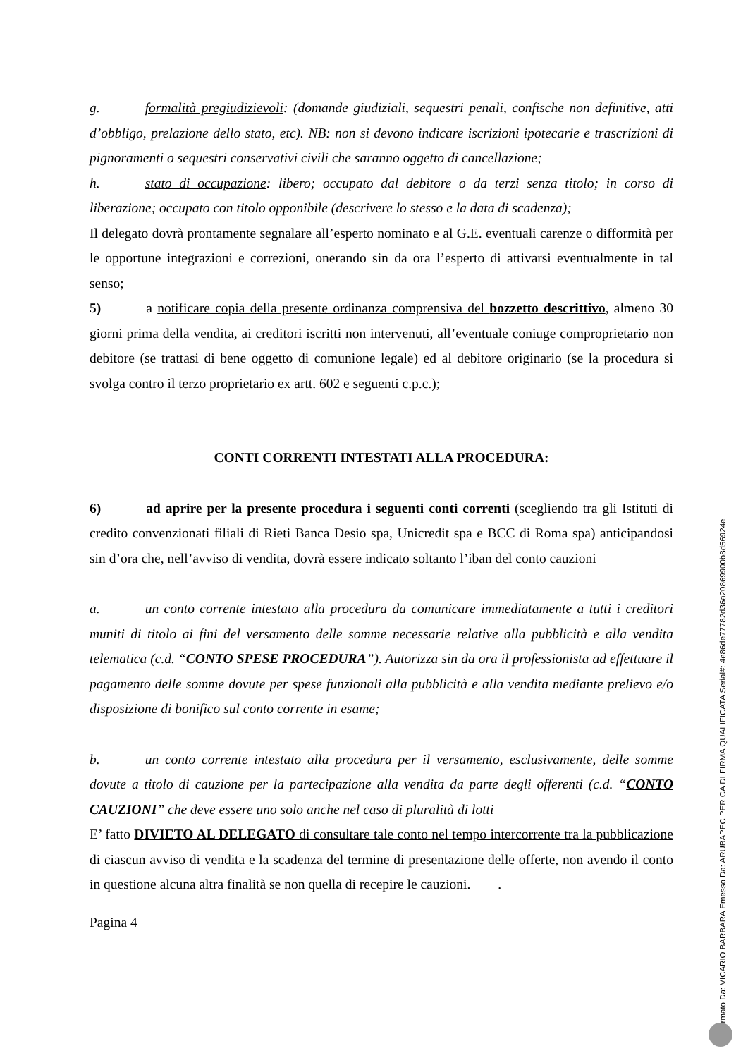g. formalità pregiudizievoli: (domande giudiziali, sequestri penali, confische non definitive, atti d’obbligo, prelazione dello stato, etc). NB: non si devono indicare iscrizioni ipotecarie e trascrizioni di pignoramenti o sequestri conservativi civili che saranno oggetto di cancellazione;
h. stato di occupazione: libero; occupato dal debitore o da terzi senza titolo; in corso di liberazione; occupato con titolo opponibile (descrivere lo stesso e la data di scadenza);
Il delegato dovrà prontamente segnalare all’esperto nominato e al G.E. eventuali carenze o difformità per le opportune integrazioni e correzioni, onerando sin da ora l’esperto di attivarsi eventualmente in tal senso;
5) a notificare copia della presente ordinanza comprensiva del bozzetto descrittivo, almeno 30 giorni prima della vendita, ai creditori iscritti non intervenuti, all’eventuale coniuge comproprietario non debitore (se trattasi di bene oggetto di comunione legale) ed al debitore originario (se la procedura si svolga contro il terzo proprietario ex artt. 602 e seguenti c.p.c.);
CONTI CORRENTI INTESTATI ALLA PROCEDURA:
6) ad aprire per la presente procedura i seguenti conti correnti (scegliendo tra gli Istituti di credito convenzionati filiali di Rieti Banca Desio spa, Unicredit spa e BCC di Roma spa) anticipandosi sin d’ora che, nell’avviso di vendita, dovrà essere indicato soltanto l’iban del conto cauzioni
a. un conto corrente intestato alla procedura da comunicare immediatamente a tutti i creditori muniti di titolo ai fini del versamento delle somme necessarie relative alla pubblicità e alla vendita telematica (c.d. “CONTO SPESE PROCEDURA”). Autorizza sin da ora il professionista ad effettuare il pagamento delle somme dovute per spese funzionali alla pubblicità e alla vendita mediante prelievo e/o disposizione di bonifico sul conto corrente in esame;
b. un conto corrente intestato alla procedura per il versamento, esclusivamente, delle somme dovute a titolo di cauzione per la partecipazione alla vendita da parte degli offerenti (c.d. “CONTO CAUZIONI” che deve essere uno solo anche nel caso di pluralità di lotti
E’ fatto DIVIETO AL DELEGATO di consultare tale conto nel tempo intercorrente tra la pubblicazione di ciascun avviso di vendita e la scadenza del termine di presentazione delle offerte, non avendo il conto in questione alcuna altra finalità se non quella di recepire le cauzioni. .
Pagina 4
Firmato Da: VICARIO BARBARA Emesso Da: ARUBAPEC PER CA DI FIRMA QUALIFICATA Serial#: 4e86de77782d36a20869900b8d56924e